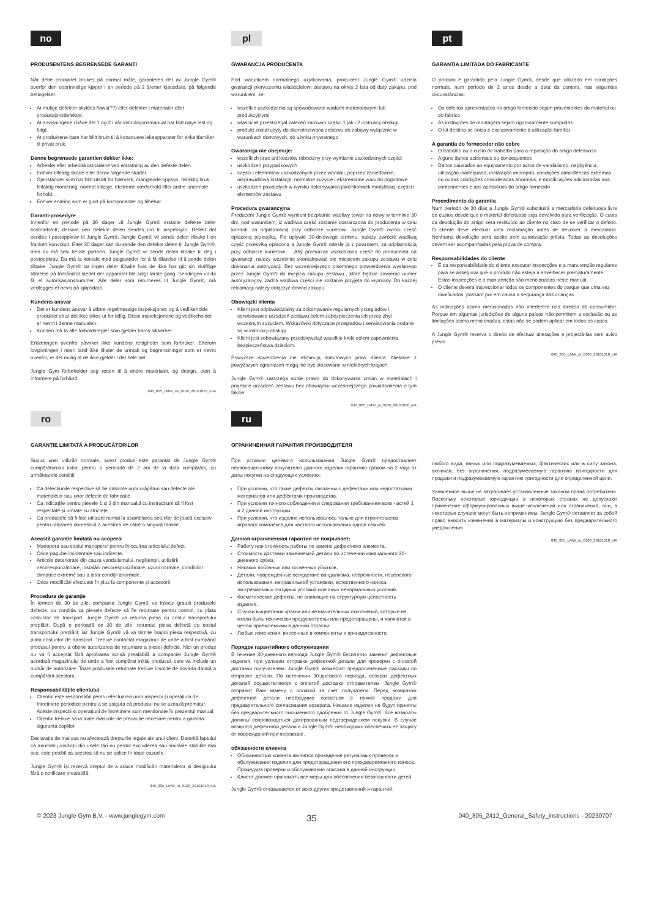no
PRODUSENTENS BEGRENSEDE GARANTI
Når dette produktet brukes på normal måte, garanteres det av Jungle Gym® overfor den opprinnelige kjøper i en periode på 2 åretter kjøpsdato, på følgende betingelser:
At mulige defekter skyldes flaws(??) eller defekter i materialer eller produksjonsdefekter.
At anvisningene i både del 1 og 2 i vår instruksjonsmanual har blitt nøye lest og fulgt.
At produktene bare har blitt brukt til å konstruere lekeapparater for enkeltfamilier til privat bruk.
Denne begrensede garantien dekker ikke:
Arbeidet eller arbeidskostnadene ved erstatning av den defekte delen.
Enhver tilfeldig skade eller derav følgende skader.
Gjenstander som har blitt utsatt for hærverk, manglende oppsyn, feilaktig bruk, feilaktig montering, normal slitasje, ekstreme værforhold eller andre unormale forhold.
Enhver endring som er gjort på komponenter og tilbehør.
Garanti-prosedyre
Innenfor en periode på 30 dager vil Jungle Gym® erstatte defekte deler kostnadsfritt, dersom den defekte delen sendes inn til inspeksjon. Defekt del sendes i postoppkrav til Jungle Gym®. Jungle Gym® vil sende delen tilbake i en frankert konvolutt. Etter 30 dager kan du sende den defekte delen til Jungle Gym®, men du må selv betale portoen. Jungle Gym® vil sende delen tilbake til deg i postoppkrav. Du må ta kontakt med salgsstedet for å få tillatelse til å sende delen tilbake. Jungle Gym® tar ingen deler tilbake hvis de ikke har gitt sin skriftlige tillatelse på forhånd til stedet der apparatet ble solgt første gang. Sendingen vil da få et autorisasjonsnummer. Alle deler som returneres til Jungle Gym®, må vedlegges et bevis på kjøpsdato.
Kundens ansvar
Det er kundens ansvar å utføre regelmessige inspeksjoner, og å vedlikeholde produktet sli at det ikke slites ut for tidlig. Disse inspeksjonene og vedlikeholdet er nevnt i denne manualen.
Kunden må ta alle forholdsregler som gjelder barns sikkerhet.
Erklæringen ovenfro påvirker ikke kundens rettigheter som forbruker. Etterom lovgivningen i noen land ikke tillater de unntak og begrensininger som er nevnt ovenfor, er det mulig at de ikke gjelder i det hele tatt
Jungle Gym forbeholder seg retten til å endre materialer, og design, uten å informere på forhånd.
040_805_LMW_no_0100_20101018_noA
pl
GWARANCJA PRODUCENTA
Pod warunkiem normalnego użytkowania, producent Jungle Gym® udziela gwarancji pierwszemu właścicielowi zestawu na okres 2 lata od daty zakupu, pod warunkiem, że:
wszelkie uszkodzenia są spowodowane wadami materiałowymi lub produkcyjnymi
właściciel przestrzegał zaleceń zarówno części 1 jak i 2 instrukcji obsługi
produkt został użyty do skonstruowana zestawu do zabawy wyłącznie w warunkach domowych, do użytku prywatnego
Gwarancja nie obejmuje:
wszelkich prac ani kosztów robocizny przy wymianie uszkodzonych części
uszkodzeń przypadkowych
części i elementów uszkodzonych przez wandali, poprzez zaniedbanie, nieprawidłową instalację, normalne zużycie i ekstremalne warunki pogodowe
uszkodzeń powstałych w wyniku dokonywania jakichkolwiek modyfikacji części i elementów zestawu
Procedura gwarancyjna
Producent Jungle Gym® wymieni bezpłatnie wadliwy towar na nowy w terminie 30 dni, pod warunkiem, iż wadliwa część zostanie dostarczona do producenta w celu kontroli, za odpłatnością przy odbiorze kurierowi. Jungle Gym® zwróci część opłaconą przesyłką. Po upływie 30-dniowego terminu, należy zwrócić wadliwą część przesyłką opłaconą a Jungle Gym® odeślę ją z powrotem, za odpłatnością przy odbiorze kurierowi.. . Aby przekazać uszkodzoną część do producenta na gwarancji, należy wcześniej skontaktować się miejscem zakupu zestawu w celu dokonania autoryzacji. Bez wcześniejszego pisemnego potwierdzenia wysłanego przez Jungle Gym® do miejsca zakupu zestawu., które będzie zawierać numer autoryzacyjny, żadna wadliwa części nie zostanie przyjęta do wymiany. Do każdej reklamacji należy dołączyć dowód zakupu.
Obowiązki klienta
Klient jest odpowiedzialny za dokonywanie regularnych przeglądów i serwisowanie urządzeń zestawu celem zabezpieczenia ich przez zbyt wczesnym zużyciem. Wskazówki dotyczące przeglądów i serwisowania podane są w instrukcji obsługi.
Klient jest zobowiązany przedsięwziąć wszelkie kroki celem zapewnienia bezpieczeństwa dzieciom.
Powyższe stwierdzenia nie eliminują statutowych praw Klienta. Niektóre z powyższych ograniczeń mogą nie być stosowane w niektórych krajach.
Jungle Gym® zastrzega sobie prawo do dokonywania zmian w materiałach i projekcie urządzeń zestawu bez obowiązku wcześniejszego powiadomienia o tym fakcie.
040_805_LMW_pl_0100_20101018_plA
pt
GARANTIA LIMITADA DO FABRICANTE
O produto é garantido pela Jungle Gym®, desde que utilizado em condições normais, num período de 2 anos desde a data da compra, nas seguintes circunstâncias:
Os defeitos apresentados no artigo fornecido sejam provenientes do material ou do fabrico
As instruções de montagem sejam rigorosamente cumpridas
O kit destina-se única e exclusivamente à utilização familiar
A garantia do fornecedor não cobre
O trabalho ou o custo do trabalho para a reposição do artigo defeituoso
Alguns danos acidentais ou consequentes
Danos causados ao equipamento por actos de vandalismo, negligência, utilização inadequada, instalação imprópria, condições atmosféricas extremas ou outras condições consideradas anormais, e modificações adicionadas aos componentes e aos acessórios do artigo fornecido
Procedimento da garantia
Num período de 30 dias a Jungle Gym® substituirá a mercadoria defeituosa livre de custos desde que o material defeituoso seja devolvido para verificação. O custo da devolução do artigo será restituído ao cliente no caso de se verificar o defeito. O cliente deve efectuar uma reclamação antes de devolver a mercadoria. Nenhuma devolução será aceite sem autorização prévia. Todas as devoluções devem ser acompanhadas pela prova de compra.
Responsabilidades do cliente
É da responsabilidade do cliente executar inspecções e a manutenção regulares para se assegurar que o produto não esteja a envelhecer prematuramente. Estas inspecções e a manutenção são mencionadas neste manual.
O cliente deverá inspeccionar todos os componentes do parque que uma vez danificados, possam por em causa a segurança das crianças.
As indicações acima mencionadas não interferem nos direitos do consumidor. Porque em algumas jurisdições de alguns países não permitem a exclusão ou as limitações acima mencionadas, estas não se podem aplicar em todos os casos.
A Jungle Gym® reserva o direito de efectuar alterações e projectá-las sem aviso prévio.
040_805_LMW_pt_0100_20101018_nlA
ro
GARANȚIE LIMITATĂ A PRODUCĂTORILOR
Supus unei utilizări normale, acest produs este garantat de Jungle Gym® cumpărătorului inițial pentru o perioadă de 2 ani de la data cumpărării, cu următoarele condiții:
Ca defecțiunile respective să fie datorate unor crăpături sau defecte ale materialelor sau unor defecte de fabricație.
Ca indicațiile pentru piesele 1 și 2 din manualul cu instrucțiuni să fi fost respectate și urmate cu strictețe.
Ca produsele să fi fost utilizate numai la asamblarea seturilor de joacă exclusiv pentru utilizarea domestică a acestora de către o singură familie.
Această garanție limitată nu acoperă:
Manopera sau costul manoperei pentru înlocuirea articolului defect.
Orice pagube incidentale sau indirecte.
Articole deteriorate din cauza vandalismului, neglijenței, utilizării necorespunzătoare, instalării necorespunzătoare, uzurii normale, condițiilor climatice extreme sau a altor condiții anormale.
Orice modificări efectuate în plus la componente și accesorii.
Procedura de garanție
În termen de 30 de zile, compania Jungle Gym® va înlocui gratuit produsele defecte, cu condiția ca piesele defecte să fie returnate pentru control, cu plata costurilor de transport. Jungle Gym® va returna piesa cu costul transportului preplătit. După o perioadă de 30 de zile, returnați piesa defectă cu costul transportului preplătit, iar Jungle Gym® vă va trimite înapoi piesa respectivă, cu plata costurilor de transport. Trebuie contactat magazinul de unde a fost cumpărat produsul pentru a obține autorizarea de returnare a piesei defecte. Nici un produs nu va fi acceptat fără aprobarea scrisă prealabilă a companiei Jungle Gym® acordată magazinului de unde a fost cumpărat inițial produsul, care va include un număr de autorizare. Toate produsele returnate trebuie însoțite de dovada datată a cumpărării acestora.
Responsabilitățile clientului
Clientul este responsabil pentru efectuarea unor inspecții și operațiuni de întreținere periodice pentru a se asigura că produsul nu se uzează prematur. Aceste inspecții și operațiuni de întreținere sunt menționate în prezentul manual.
Clientul trebuie să ia toate măsurile de precauție necesare pentru a garanta siguranța copiilor.
Declarația de mai sus nu afectează drepturile legale ale unui client. Datorită faptului că anumite jurisdicții din unele țări nu permit excluderea sau limitările stabilite mai sus, este posibil ca acestea să nu se aplice în toate cazurile.
Jungle Gym® își rezervă dreptul de a aduce modificări materialelor și designului fără o notificare prealabilă.
040_805_LMW_ro_0100_20101018_nlA
ru
ОГРАНИЧЕННАЯ ГАРАНТИЯ ПРОИЗВОДИТЕЛЯ
При условии целевого использования Jungle Gym® предоставляет первоначальному покупателю данного изделия гарантию сроком на 2 года от даты покупки на следующих условиях:
При условии, что такие дефекты связанны с дефектами или недостатками материалов или дефектами производства.
При условии точного соблюдения и следования требованиям всех частей 1 и 2 данной инструкции.
При условии, что изделие использовалось только для строительства игрового комплекса для частного использования одной семьей.
Данная ограниченная гарантия не покрывает:
Работу или стоимость работы по замене дефектного элемента.
Стоимость доставки заменяемой детали по истечении изначального 30-дневного срока.
Никаких побочных или косвенных убытков.
Детали, поврежденные вследствие вандализма, небрежности, нецелевого использования, неправильной установки, естественного износа, экстремальных погодных условий или иных ненормальных условий.
Косметические дефекты, не влияющие на структурную целостность изделия.
Случаи выцветания краски или незначительных отклонений, которые не могли быть технически предусмотрены или предотвращены, и являются в целом приемлемыми в данной отрасли.
Любые изменения, внесенные в компоненты и принадлежности.
Порядок гарантийного обслуживания
В течение 30-дневного периода Jungle Gym® бесплатно заменит дефектные изделия, при условии отправки дефектной детали для проверки с оплатой доставки получателем. Jungle Gym® возместит предоплаченные расходы по отправке детали. По истечении 30-дневного периода, возврат дефектных деталей осуществляется с оплатой доставки отправителем. Jungle Gym® отправит Вам замену с оплатой за счет получателя. Перед возвратом дефектной детали необходимо связаться с точкой продажи для предварительного согласования возврата. Никакие изделия не будут приняты без предварительного письменного одобрения от Jungle Gym®. Все возвраты должны сопровождаться датированным подтверждением покупки. В случае возврата дефектной детали в Jungle Gym®, необходимо обеспечить ее защиту от повреждений при перевозке.
обязанности клиента
Обязанностью клиента является проведение регулярных проверок и обслуживания изделия для предотвращения его преждевременного износа. Процедура проверки и обслуживания описана в данной инструкции.
Клиент должен принимать все меры для обеспечения безопасности детей.
Jungle Gym® отказывается от всех других представлений и гарантий,
любого вида, явных или подразумеваемых, фактических или в силу закона, включая, без ограничения, подразумеваемую гарантию пригодности для продажи и подразумеваемую гарантию пригодности для определенной цели.
Заявленное выше не затрагивает установленные законом права потребителя. Поскольку некоторые юрисдикции в некоторых странах не допускают применение сформулированных выше исключений или ограничений, они, в некоторых случаях могут быть неприменимы. Jungle Gym® оставляет за собой право вносить изменения в материалы и конструкцию без предварительного уведомления
040_805_LMW_ru_0100_20101018_nlA
© 2023 Jungle Gym B.V. - www.junglegym.com 35 040_805_2412_General_Safety_instructions - 20230707